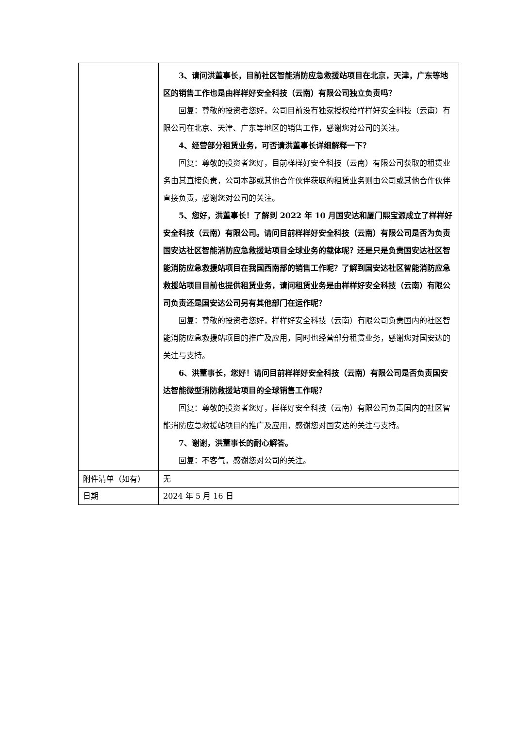| | 3、请问洪董事长，目前社区智能消防应急救援站项目在北京，天津，广东等地区的销售工作也是由样样好安全科技（云南）有限公司独立负责吗？ 回复：尊敬的投资者您好，公司目前没有独家授权给样样好安全科技（云南）有限公司在北京、天津、广东等地区的销售工作，感谢您对公司的关注。 4、经营部分租赁业务，可否请洪董事长详细解释一下？ 回复：尊敬的投资者您好，目前样样好安全科技（云南）有限公司获取的租赁业务由其直接负责，公司本部或其他合作伙伴获取的租赁业务则由公司或其他合作伙伴直接负责，感谢您对公司的关注。 5、您好，洪董事长！了解到 2022 年 10 月国安达和厦门熙宝源成立了样样好安全科技（云南）有限公司。请问目前样样好安全科技（云南）有限公司是否为负责国安达社区智能消防应急救援站项目全球业务的载体呢？还是只是负责国安达社区智能消防应急救援站项目在我国西南部的销售工作呢？了解到国安达社区智能消防应急救援站项目目前也提供租赁业务，请问租赁业务是由样样好安全科技（云南）有限公司负责还是国安达公司另有其他部门在运作呢？ 回复：尊敬的投资者您好，样样好安全科技（云南）有限公司负责国内的社区智能消防应急救援站项目的推广及应用，同时也经营部分租赁业务，感谢您对国安达的关注与支持。 6、洪董事长，您好！请问目前样样好安全科技（云南）有限公司是否负责国安达智能微型消防救援站项目的全球销售工作呢？ 回复：尊敬的投资者您好，样样好安全科技（云南）有限公司负责国内的社区智能消防应急救援站项目的推广及应用，感谢您对国安达的关注与支持。 7、谢谢，洪董事长的耐心解答。 回复：不客气，感谢您对公司的关注。 |
| 附件清单（如有） | 无 |
| 日期 | 2024 年 5 月 16 日 |